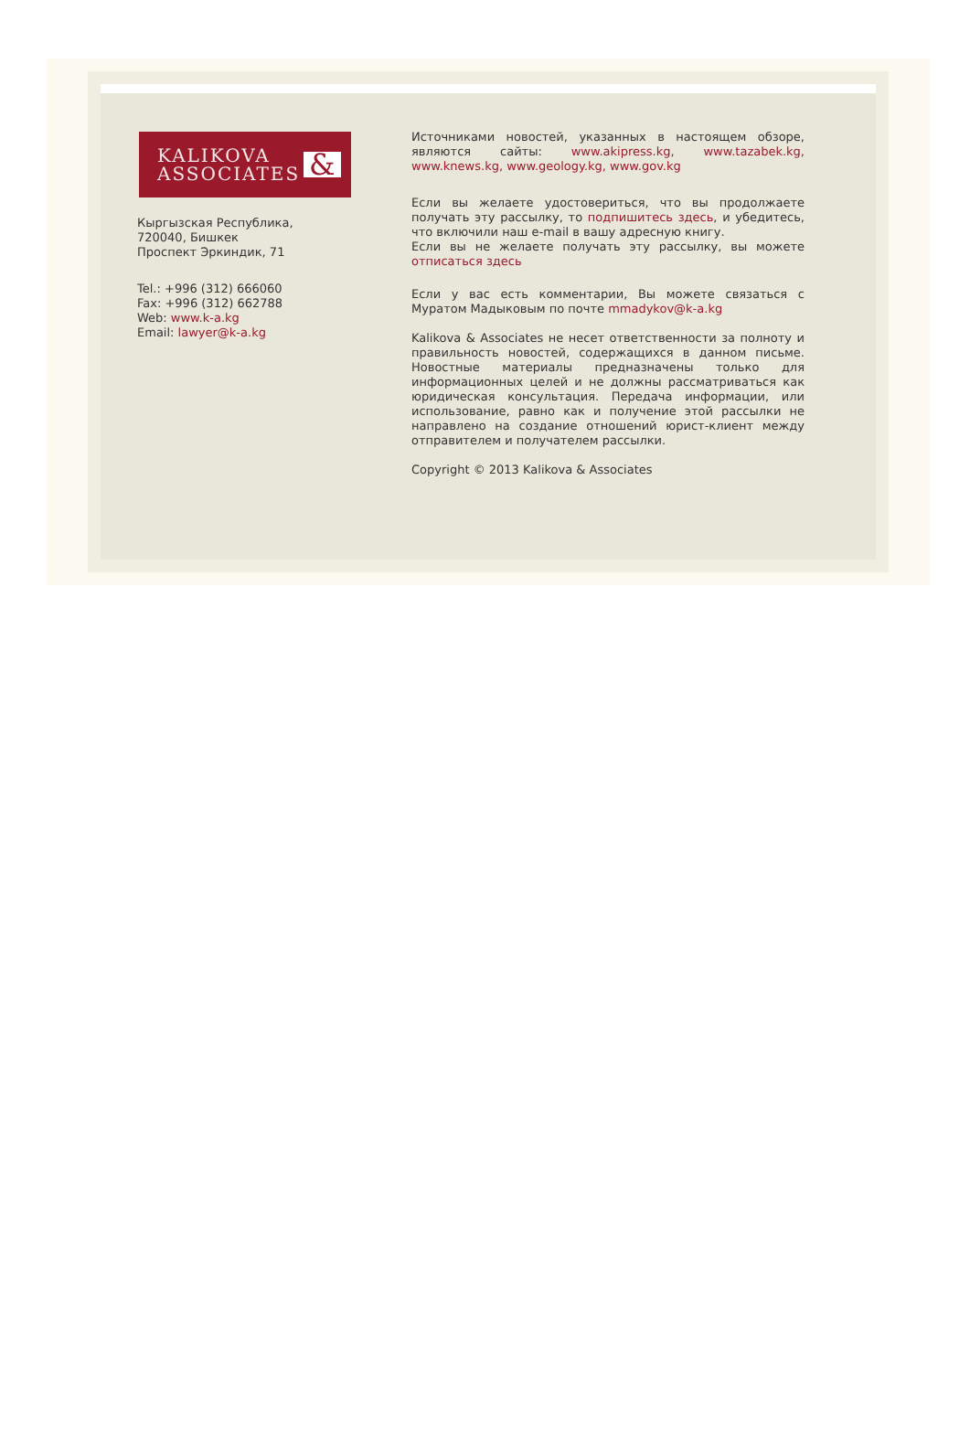KALIKOVA
ASSOCIATES
&
Кыргызская Республика,
720040, Бишкек
Проспект Эркиндик, 71
Tel.: +996 (312) 666060
Fax: +996 (312) 662788
Web: www.k-a.kg
Email: lawyer@k-a.kg
Источниками новостей, указанных в настоящем обзоре, являются сайты: www.akipress.kg, www.tazabek.kg, www.knews.kg, www.geology.kg, www.gov.kg
Если вы желаете удостовериться, что вы продолжаете получать эту рассылку, то подпишитесь здесь, и убедитесь, что включили наш e-mail в вашу адресную книгу.
Если вы не желаете получать эту рассылку, вы можете отписаться здесь
Если у вас есть комментарии, Вы можете связаться с Муратом Мадыковым по почте mmadykov@k-a.kg
Kalikova & Associates не несет ответственности за полноту и правильность новостей, содержащихся в данном письме. Новостные материалы предназначены только для информационных целей и не должны рассматриваться как юридическая консультация. Передача информации, или использование, равно как и получение этой рассылки не направлено на создание отношений юрист-клиент между отправителем и получателем рассылки.
Copyright © 2013 Kalikova & Associates